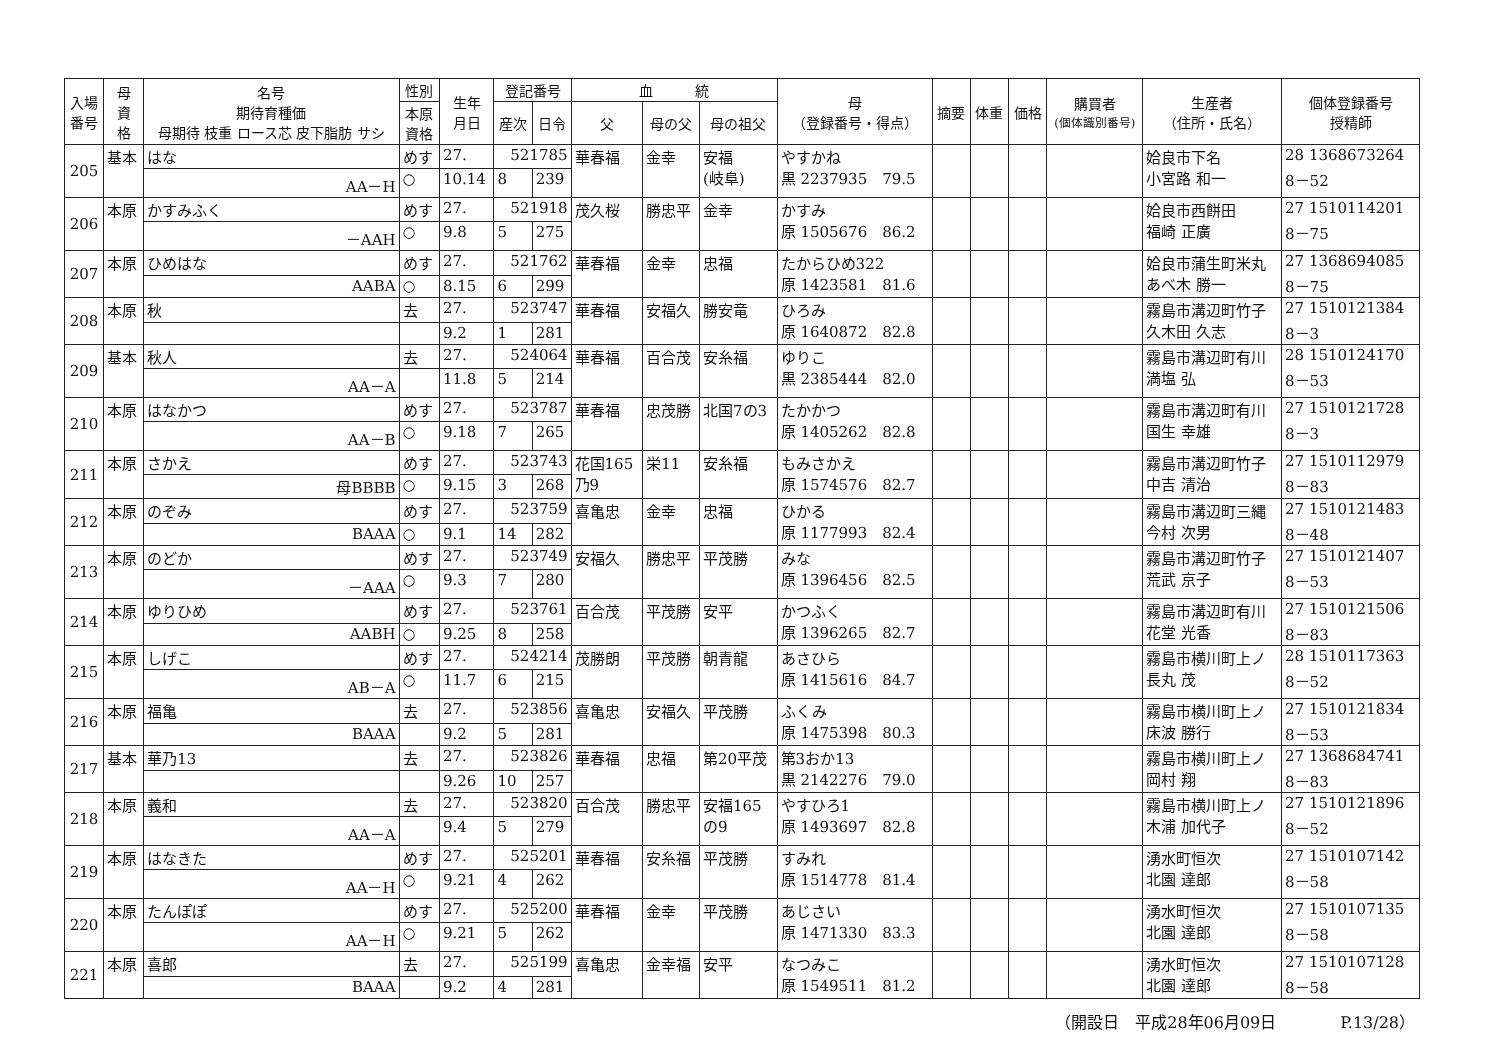| 入場 番号 | 母 資 格 | 名号 期待育種価 母期待 枝重 ロース芯 皮下脂肪 サシ | 性別 | 生年 月日 | 登記番号 | | 血 統 | | | 母 （登録番号・得点） | 摘要 | 体重 | 価格 | 購買者 (個体識別番号) | 生産者 （住所・氏名） | 個体登録番号 授精師 |
| --- | --- | --- | --- | --- | --- | --- | --- | --- | --- | --- | --- | --- | --- | --- | --- | --- |
| | | | 本原 資格 | | 産次 | 日令 | 父 | 母の父 | 母の祖父 | | | | | | | |
| 205 | 基本 | はな | めす | 27. | 521785 | | 華春福 | 金幸 | 安福 (岐阜) | やすかね 黒 2237935 79.5 | | | | | 姶良市下名 小宮路 和一 | 28 1368673264 8－52 |
| | | AA－H | ○ | 10.14 | 8 | 239 | | | | | | | | | | |
| 206 | 本原 | かすみふく | めす | 27. | 521918 | | 茂久桜 | 勝忠平 | 金幸 | かすみ 原 1505676 86.2 | | | | | 姶良市西餅田 福崎 正廣 | 27 1510114201 8－75 |
| | | －AAH | ○ | 9.8 | 5 | 275 | | | | | | | | | | |
| 207 | 本原 | ひめはな | めす | 27. | 521762 | | 華春福 | 金幸 | 忠福 | たからひめ322 原 1423581 81.6 | | | | | 姶良市蒲生町米丸 あべ木 勝一 | 27 1368694085 8－75 |
| | | AABA | ○ | 8.15 | 6 | 299 | | | | | | | | | | |
| 208 | 本原 | 秋 | 去 | 27. | 523747 | | 華春福 | 安福久 | 勝安竜 | ひろみ 原 1640872 82.8 | | | | | 霧島市溝辺町竹子 久木田 久志 | 27 1510121384 8－3 |
| | | | | 9.2 | 1 | 281 | | | | | | | | | | |
| 209 | 基本 | 秋人 | 去 | 27. | 524064 | | 華春福 | 百合茂 | 安糸福 | ゆりこ 黒 2385444 82.0 | | | | | 霧島市溝辺町有川 満塩 弘 | 28 1510124170 8－53 |
| | | AA－A | | 11.8 | 5 | 214 | | | | | | | | | | |
| 210 | 本原 | はなかつ | めす | 27. | 523787 | | 華春福 | 忠茂勝 | 北国7の3 | たかかつ 原 1405262 82.8 | | | | | 霧島市溝辺町有川 国生 幸雄 | 27 1510121728 8－3 |
| | | AA－B | ○ | 9.18 | 7 | 265 | | | | | | | | | | |
| 211 | 本原 | さかえ | めす | 27. | 523743 | | 花国165 乃9 | 栄11 | 安糸福 | もみさかえ 原 1574576 82.7 | | | | | 霧島市溝辺町竹子 中吉 清治 | 27 1510112979 8－83 |
| | | 母BBBB | ○ | 9.15 | 3 | 268 | | | | | | | | | | |
| 212 | 本原 | のぞみ | めす | 27. | 523759 | | 喜亀忠 | 金幸 | 忠福 | ひかる 原 1177993 82.4 | | | | | 霧島市溝辺町三縄 今村 次男 | 27 1510121483 8－48 |
| | | BAAA | ○ | 9.1 | 14 | 282 | | | | | | | | | | |
| 213 | 本原 | のどか | めす | 27. | 523749 | | 安福久 | 勝忠平 | 平茂勝 | みな 原 1396456 82.5 | | | | | 霧島市溝辺町竹子 荒武 京子 | 27 1510121407 8－53 |
| | | －AAA | ○ | 9.3 | 7 | 280 | | | | | | | | | | |
| 214 | 本原 | ゆりひめ | めす | 27. | 523761 | | 百合茂 | 平茂勝 | 安平 | かつふく 原 1396265 82.7 | | | | | 霧島市溝辺町有川 花堂 光香 | 27 1510121506 8－83 |
| | | AABH | ○ | 9.25 | 8 | 258 | | | | | | | | | | |
| 215 | 本原 | しげこ | めす | 27. | 524214 | | 茂勝朗 | 平茂勝 | 朝青龍 | あさひら 原 1415616 84.7 | | | | | 霧島市横川町上ノ 長丸 茂 | 28 1510117363 8－52 |
| | | AB－A | ○ | 11.7 | 6 | 215 | | | | | | | | | | |
| 216 | 本原 | 福亀 | 去 | 27. | 523856 | | 喜亀忠 | 安福久 | 平茂勝 | ふくみ 原 1475398 80.3 | | | | | 霧島市横川町上ノ 床波 勝行 | 27 1510121834 8－53 |
| | | BAAA | | 9.2 | 5 | 281 | | | | | | | | | | |
| 217 | 基本 | 華乃13 | 去 | 27. | 523826 | | 華春福 | 忠福 | 第20平茂 | 第3おか13 黒 2142276 79.0 | | | | | 霧島市横川町上ノ 岡村 翔 | 27 1368684741 8－83 |
| | | | | 9.26 | 10 | 257 | | | | | | | | | | |
| 218 | 本原 | 義和 | 去 | 27. | 523820 | | 百合茂 | 勝忠平 | 安福165 の9 | やすひろ1 原 1493697 82.8 | | | | | 霧島市横川町上ノ 木浦 加代子 | 27 1510121896 8－52 |
| | | AA－A | | 9.4 | 5 | 279 | | | | | | | | | | |
| 219 | 本原 | はなきた | めす | 27. | 525201 | | 華春福 | 安糸福 | 平茂勝 | すみれ 原 1514778 81.4 | | | | | 湧水町恒次 北園 達郎 | 27 1510107142 8－58 |
| | | AA－H | ○ | 9.21 | 4 | 262 | | | | | | | | | | |
| 220 | 本原 | たんぽぽ | めす | 27. | 525200 | | 華春福 | 金幸 | 平茂勝 | あじさい 原 1471330 83.3 | | | | | 湧水町恒次 北園 達郎 | 27 1510107135 8－58 |
| | | AA－H | ○ | 9.21 | 5 | 262 | | | | | | | | | | |
| 221 | 本原 | 喜郎 | 去 | 27. | 525199 | | 喜亀忠 | 金幸福 | 安平 | なつみこ 原 1549511 81.2 | | | | | 湧水町恒次 北園 達郎 | 27 1510107128 8－58 |
| | | BAAA | | 9.2 | 4 | 281 | | | | | | | | | | |
（開設日　平成28年06月09日　　　　P.13/28）